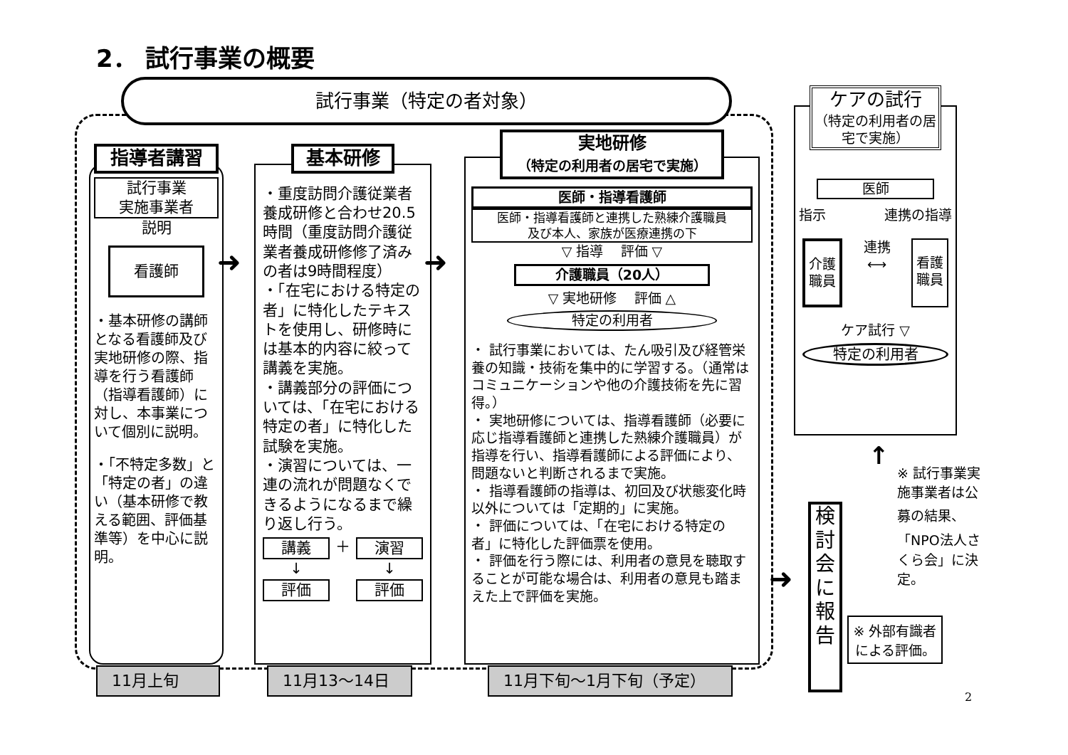2． 試行事業の概要
試行事業（特定の者対象）
指導者講習
試行事業
実施事業者
説明
看護師
・基本研修の講師となる看護師及び実地研修の際、指導を行う看護師（指導看護師）に対し、本事業について個別に説明。
・「不特定多数」と「特定の者」の違い（基本研修で教える範囲、評価基準等）を中心に説明。
➜
基本研修
・重度訪問介護従業者養成研修と合わせ20.5時間（重度訪問介護従業者養成研修修了済みの者は9時間程度）
・「在宅における特定の者」に特化したテキストを使用し、研修時には基本的内容に絞って講義を実施。
・講義部分の評価については、「在宅における特定の者」に特化した試験を実施。
・演習については、一連の流れが問題なくできるようになるまで繰り返し行う。
講義
↓
評価
＋ 演習
↓
評価
➜
実地研修
（特定の利用者の居宅で実施）
医師・指導看護師
医師・指導看護師と連携した熟練介護職員
及び本人、家族が医療連携の下
▽ 指導 評価 ▽
介護職員（20人）
▽ 実地研修 評価 △
特定の利用者
・ 試行事業においては、たん吸引及び経管栄養の知識・技術を集中的に学習する。（通常はコミュニケーションや他の介護技術を先に習得。）
・ 実地研修については、指導看護師（必要に応じ指導看護師と連携した熟練介護職員）が指導を行い、指導看護師による評価により、問題ないと判断されるまで実施。
・ 指導看護師の指導は、初回及び状態変化時以外については「定期的」に実施。
・ 評価については、「在宅における特定の者」に特化した評価票を使用。
・ 評価を行う際には、利用者の意見を聴取することが可能な場合は、利用者の意見も踏まえた上で評価を実施。
11月上旬 11月13～14日 11月下旬～1月下旬（予定）
ケアの試行
（特定の利用者の居宅で実施）
医師
指示 連携の指導
介護
職員
連携
⟷
看護
職員
ケア試行 ▽
特定の利用者
➜
検討会に報告
↑
※ 試行事業実施事業者は公募の結果、「NPO法人さくら会」に決定。
※ 外部有識者による評価。
2